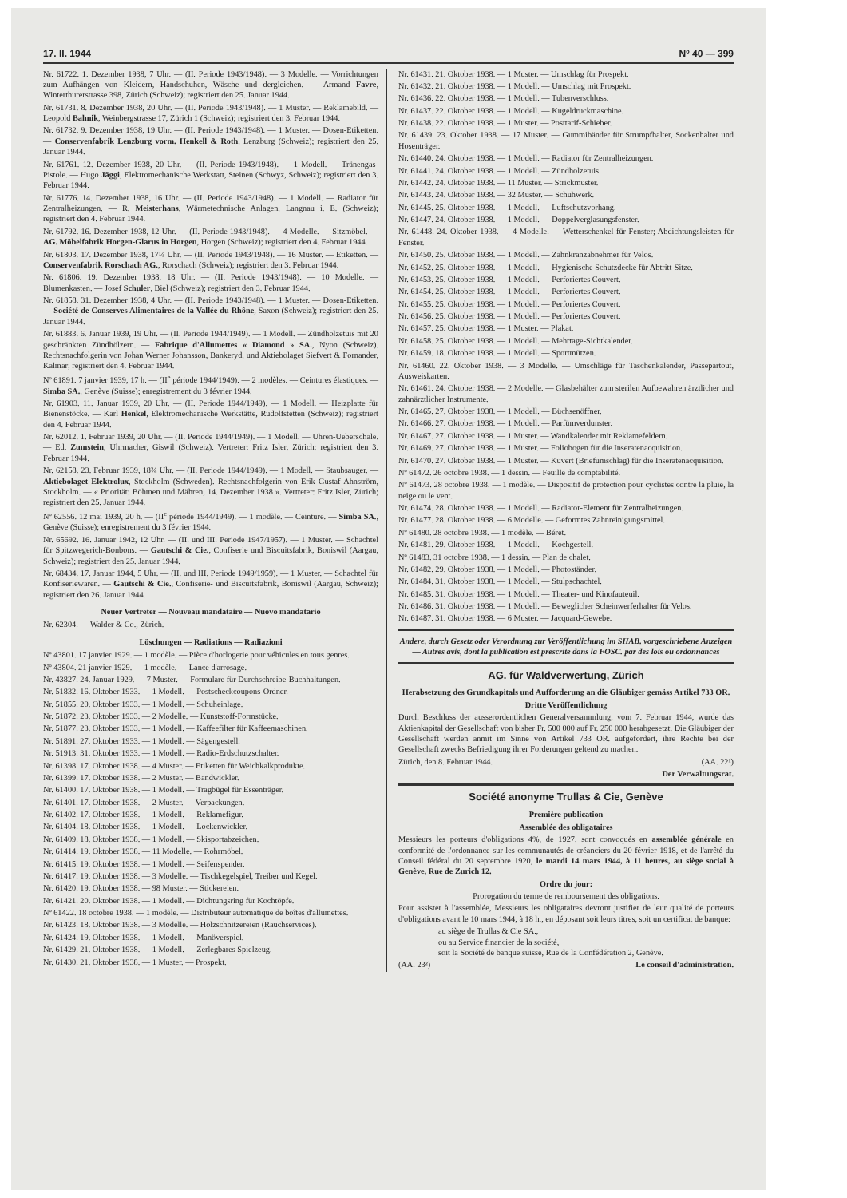17. II. 1944 Nº 40 — 399
Nr. 61722. 1. Dezember 1938, 7 Uhr. — (II. Periode 1943/1948). — 3 Modelle. — Vorrichtungen zum Aufhängen von Kleidern, Handschuhen, Wäsche und dergleichen. — Armand Favre, Winterthurerstrasse 398, Zürich (Schweiz); registriert den 25. Januar 1944.
Nr. 61731. 8. Dezember 1938, 20 Uhr. — (II. Periode 1943/1948). — 1 Muster. — Reklamebild. — Leopold Bahnik, Weinbergstrasse 17, Zürich 1 (Schweiz); registriert den 3. Februar 1944.
Nr. 61732. 9. Dezember 1938, 19 Uhr. — (II. Periode 1943/1948). — 1 Muster. — Dosen-Etiketten. — Conservenfabrik Lenzburg vorm. Henkell & Roth, Lenzburg (Schweiz); registriert den 25. Januar 1944.
Nr. 61761. 12. Dezember 1938, 20 Uhr. — (II. Periode 1943/1948). — 1 Modell. — Tränengas-Pistole. — Hugo Jäggi, Elektromechanische Werkstatt, Steinen (Schwyz, Schweiz); registriert den 3. Februar 1944.
Nr. 61776. 14. Dezember 1938, 16 Uhr. — (II. Periode 1943/1948). — 1 Modell. — Radiator für Zentralheizungen. — R. Meisterhans, Wärmetechnische Anlagen, Langnau i. E. (Schweiz); registriert den 4. Februar 1944.
Nr. 61792. 16. Dezember 1938, 12 Uhr. — (II. Periode 1943/1948). — 4 Modelle. — Sitzmöbel. — AG. Möbelfabrik Horgen-Glarus in Horgen, Horgen (Schweiz); registriert den 4. Februar 1944.
Nr. 61803. 17. Dezember 1938, 17¼ Uhr. — (II. Periode 1943/1948). — 16 Muster. — Etiketten. — Conservenfabrik Rorschach AG., Rorschach (Schweiz); registriert den 3. Februar 1944.
Nr. 61806. 19. Dezember 1938, 18 Uhr. — (II. Periode 1943/1948). — 10 Modelle. — Blumenkasten. — Josef Schuler, Biel (Schweiz); registriert den 3. Februar 1944.
Nr. 61858. 31. Dezember 1938, 4 Uhr. — (II. Periode 1943/1948). — 1 Muster. — Dosen-Etiketten. — Société de Conserves Alimentaires de la Vallée du Rhône, Saxon (Schweiz); registriert den 25. Januar 1944.
Nr. 61883. 6. Januar 1939, 19 Uhr. — (II. Periode 1944/1949). — 1 Modell. — Zündholzetuis mit 20 geschränkten Zündhölzern. — Fabrique d'Allumettes « Diamond » SA., Nyon (Schweiz). Rechtsnachfolgerin von Johan Werner Johansson, Bankeryd, und Aktiebolaget Siefvert & Fornander, Kalmar; registriert den 4. Februar 1944.
Nº 61891. 7 janvier 1939, 17 h. — (II<sup>e</sup> période 1944/1949). — 2 modèles. — Ceintures élastiques. — Simba SA., Genève (Suisse); enregistrement du 3 février 1944.
Nr. 61903. 11. Januar 1939, 20 Uhr. — (II. Periode 1944/1949). — 1 Modell. — Heizplatte für Bienenstöcke. — Karl Henkel, Elektromechanische Werkstätte, Rudolfstetten (Schweiz); registriert den 4. Februar 1944.
Nr. 62012. 1. Februar 1939, 20 Uhr. — (II. Periode 1944/1949). — 1 Modell. — Uhren-Ueberschale. — Ed. Zumstein, Uhrmacher, Giswil (Schweiz). Vertreter: Fritz Isler, Zürich; registriert den 3. Februar 1944.
Nr. 62158. 23. Februar 1939, 18¾ Uhr. — (II. Periode 1944/1949). — 1 Modell. — Staubsauger. — Aktiebolaget Elektrolux, Stockholm (Schweden). Rechtsnachfolgerin von Erik Gustaf Ahnström, Stockholm. — « Priorität: Böhmen und Mähren, 14. Dezember 1938 ». Vertreter: Fritz Isler, Zürich; registriert den 25. Januar 1944.
Nº 62556. 12 mai 1939, 20 h. — (II<sup>e</sup> période 1944/1949). — 1 modèle. — Ceinture. — Simba SA., Genève (Suisse); enregistrement du 3 février 1944.
Nr. 65692. 16. Januar 1942, 12 Uhr. — (II. und III. Periode 1947/1957). — 1 Muster. — Schachtel für Spitzwegerich-Bonbons. — Gautschi & Cie., Confiserie und Biscuitsfabrik, Boniswil (Aargau, Schweiz); registriert den 25. Januar 1944.
Nr. 68434. 17. Januar 1944, 5 Uhr. — (II. und III. Periode 1949/1959). — 1 Muster. — Schachtel für Konfiseriewaren. — Gautschi & Cie., Confiserie- und Biscuitsfabrik, Boniswil (Aargau, Schweiz); registriert den 26. Januar 1944.
Neuer Vertreter — Nouveau mandataire — Nuovo mandatario
Nr. 62304. — Walder & Co., Zürich.
Löschungen — Radiations — Radiazioni
Nº 43801. 17 janvier 1929. — 1 modèle. — Pièce d'horlogerie pour véhicules en tous genres.
Nº 43804. 21 janvier 1929. — 1 modèle. — Lance d'arrosage.
Nr. 43827. 24. Januar 1929. — 7 Muster. — Formulare für Durchschreibe-Buchhaltungen.
Nr. 51832. 16. Oktober 1933. — 1 Modell. — Postscheckcoupons-Ordner.
Nr. 51855. 20. Oktober 1933. — 1 Modell. — Schuheinlage.
Nr. 51872. 23. Oktober 1933. — 2 Modelle. — Kunststoff-Formstücke.
Nr. 51877. 23. Oktober 1933. — 1 Modell. — Kaffeefilter für Kaffeemaschinen.
Nr. 51891. 27. Oktober 1933. — 1 Modell. — Sägengestell.
Nr. 51913. 31. Oktober 1933. — 1 Modell. — Radio-Erdschutzschalter.
Nr. 61398. 17. Oktober 1938. — 4 Muster. — Etiketten für Weichkalkprodukte.
Nr. 61399. 17. Oktober 1938. — 2 Muster. — Bandwickler.
Nr. 61400. 17. Oktober 1938. — 1 Modell. — Tragbügel für Essenträger.
Nr. 61401. 17. Oktober 1938. — 2 Muster. — Verpackungen.
Nr. 61402. 17. Oktober 1938. — 1 Modell. — Reklamefigur.
Nr. 61404. 18. Oktober 1938. — 1 Modell. — Lockenwickler.
Nr. 61409. 18. Oktober 1938. — 1 Modell. — Skisportabzeichen.
Nr. 61414. 19. Oktober 1938. — 11 Modelle. — Rohrmöbel.
Nr. 61415. 19. Oktober 1938. — 1 Modell. — Seifenspender.
Nr. 61417. 19. Oktober 1938. — 3 Modelle. — Tischkegelspiel, Treiber und Kegel.
Nr. 61420. 19. Oktober 1938. — 98 Muster. — Stickereien.
Nr. 61421. 20. Oktober 1938. — 1 Modell. — Dichtungsring für Kochtöpfe.
Nº 61422. 18 octobre 1938. — 1 modèle. — Distributeur automatique de boîtes d'allumettes.
Nr. 61423. 18. Oktober 1938. — 3 Modelle. — Holzschnitzereien (Rauchservices).
Nr. 61424. 19. Oktober 1938. — 1 Modell. — Manöverspiel.
Nr. 61429. 21. Oktober 1938. — 1 Modell. — Zerlegbares Spielzeug.
Nr. 61430. 21. Oktober 1938. — 1 Muster. — Prospekt.
Nr. 61431. 21. Oktober 1938. — 1 Muster. — Umschlag für Prospekt.
Nr. 61432. 21. Oktober 1938. — 1 Modell. — Umschlag mit Prospekt.
Nr. 61436. 22. Oktober 1938. — 1 Modell. — Tubenverschluss.
Nr. 61437. 22. Oktober 1938. — 1 Modell. — Kugeldruckmaschine.
Nr. 61438. 22. Oktober 1938. — 1 Muster. — Posttarif-Schieber.
Nr. 61439. 23. Oktober 1938. — 17 Muster. — Gummibänder für Strumpfhalter, Sockenhalter und Hosenträger.
Nr. 61440. 24. Oktober 1938. — 1 Modell. — Radiator für Zentralheizungen.
Nr. 61441. 24. Oktober 1938. — 1 Modell. — Zündholzetuis.
Nr. 61442. 24. Oktober 1938. — 11 Muster. — Strickmuster.
Nr. 61443. 24. Oktober 1938. — 32 Muster. — Schuhwerk.
Nr. 61445. 25. Oktober 1938. — 1 Modell. — Luftschutzvorhang.
Nr. 61447. 24. Oktober 1938. — 1 Modell. — Doppelverglasungsfenster.
Nr. 61448. 24. Oktober 1938. — 4 Modelle. — Wetterschenkel für Fenster; Abdichtungsleisten für Fenster.
Nr. 61450. 25. Oktober 1938. — 1 Modell. — Zahnkranzabnehmer für Velos.
Nr. 61452. 25. Oktober 1938. — 1 Modell. — Hygienische Schutzdecke für Abtritt-Sitze.
Nr. 61453. 25. Oktober 1938. — 1 Modell. — Perforiertes Couvert.
Nr. 61454. 25. Oktober 1938. — 1 Modell. — Perforiertes Couvert.
Nr. 61455. 25. Oktober 1938. — 1 Modell. — Perforiertes Couvert.
Nr. 61456. 25. Oktober 1938. — 1 Modell. — Perforiertes Couvert.
Nr. 61457. 25. Oktober 1938. — 1 Muster. — Plakat.
Nr. 61458. 25. Oktober 1938. — 1 Modell. — Mehrtage-Sichtkalender.
Nr. 61459. 18. Oktober 1938. — 1 Modell. — Sportmützen.
Nr. 61460. 22. Oktober 1938. — 3 Modelle. — Umschläge für Taschenkalender, Passepartout, Ausweiskarten.
Nr. 61461. 24. Oktober 1938. — 2 Modelle. — Glasbehälter zum sterilen Aufbewahren ärztlicher und zahnärztlicher Instrumente.
Nr. 61465. 27. Oktober 1938. — 1 Modell. — Büchsenöffner.
Nr. 61466. 27. Oktober 1938. — 1 Modell. — Parfümverdunster.
Nr. 61467. 27. Oktober 1938. — 1 Muster. — Wandkalender mit Reklamefeldern.
Nr. 61469. 27. Oktober 1938. — 1 Muster. — Foliobogen für die Inseratenacquisition.
Nr. 61470. 27. Oktober 1938. — 1 Muster. — Kuvert (Briefumschlag) für die Inseratenacquisition.
Nº 61472. 26 octobre 1938. — 1 dessin. — Feuille de comptabilité.
Nº 61473. 28 octobre 1938. — 1 modèle. — Dispositif de protection pour cyclistes contre la pluie, la neige ou le vent.
Nr. 61474. 28. Oktober 1938. — 1 Modell. — Radiator-Element für Zentralheizungen.
Nr. 61477. 28. Oktober 1938. — 6 Modelle. — Geformtes Zahnreinigungsmittel.
Nº 61480. 28 octobre 1938. — 1 modèle. — Béret.
Nr. 61481. 29. Oktober 1938. — 1 Modell. — Kochgestell.
Nº 61483. 31 octobre 1938. — 1 dessin. — Plan de chalet.
Nr. 61482. 29. Oktober 1938. — 1 Modell. — Photoständer.
Nr. 61484. 31. Oktober 1938. — 1 Modell. — Stulpschachtel.
Nr. 61485. 31. Oktober 1938. — 1 Modell. — Theater- und Kinofauteuil.
Nr. 61486. 31. Oktober 1938. — 1 Modell. — Beweglicher Scheinwerferhalter für Velos.
Nr. 61487. 31. Oktober 1938. — 6 Muster. — Jacquard-Gewebe.
Andere, durch Gesetz oder Verordnung zur Veröffentlichung im SHAB. vorgeschriebene Anzeigen — Autres avis, dont la publication est prescrite dans la FOSC. par des lois ou ordonnances
AG. für Waldverwertung, Zürich
Herabsetzung des Grundkapitals und Aufforderung an die Gläubiger gemäss Artikel 733 OR.
Dritte Veröffentlichung
Durch Beschluss der ausserordentlichen Generalversammlung, vom 7. Februar 1944, wurde das Aktienkapital der Gesellschaft von bisher Fr. 500 000 auf Fr. 250 000 herabgesetzt. Die Gläubiger der Gesellschaft werden anmit im Sinne von Artikel 733 OR. aufgefordert, ihre Rechte bei der Gesellschaft zwecks Befriedigung ihrer Forderungen geltend zu machen.
Zürich, den 8. Februar 1944. (AA. 22¹)
Der Verwaltungsrat.
Société anonyme Trullas & Cie, Genève
Première publication
Assemblée des obligataires
Messieurs les porteurs d'obligations 4%, de 1927, sont convoqués en assemblée générale en conformité de l'ordonnance sur les communautés de créanciers du 20 février 1918, et de l'arrêté du Conseil fédéral du 20 septembre 1920, le mardi 14 mars 1944, à 11 heures, au siège social à Genève, Rue de Zurich 12.
Ordre du jour:
Prorogation du terme de remboursement des obligations.
Pour assister à l'assemblée, Messieurs les obligataires devront justifier de leur qualité de porteurs d'obligations avant le 10 mars 1944, à 18 h., en déposant soit leurs titres, soit un certificat de banque:
au siège de Trullas & Cie SA.,
ou au Service financier de la société,
soit la Société de banque suisse, Rue de la Confédération 2, Genève.
(AA. 23²) Le conseil d'administration.